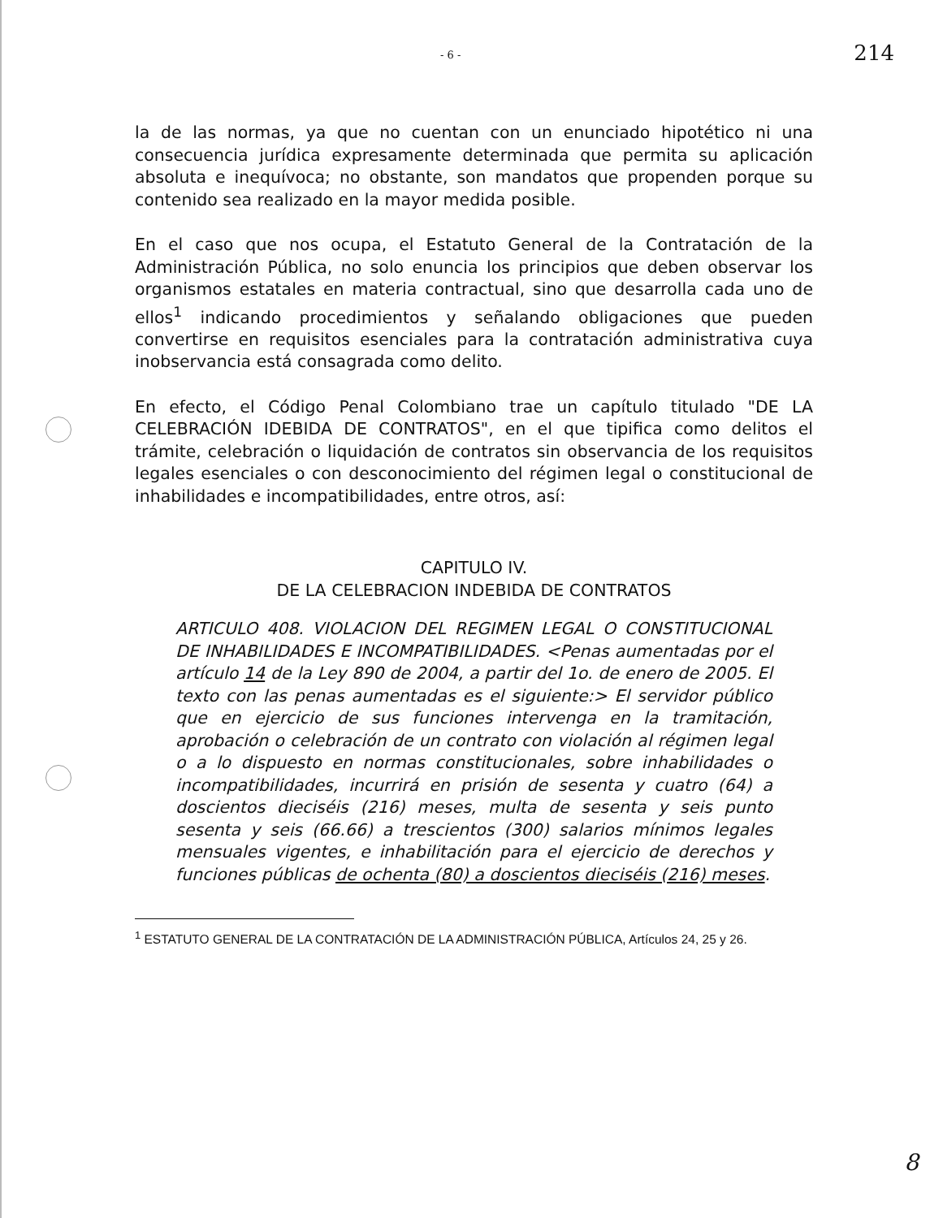- 6 - 214
la de las normas, ya que no cuentan con un enunciado hipotético ni una consecuencia jurídica expresamente determinada que permita su aplicación absoluta e inequívoca; no obstante, son mandatos que propenden porque su contenido sea realizado en la mayor medida posible.
En el caso que nos ocupa, el Estatuto General de la Contratación de la Administración Pública, no solo enuncia los principios que deben observar los organismos estatales en materia contractual, sino que desarrolla cada uno de ellos<sup>1</sup> indicando procedimientos y señalando obligaciones que pueden convertirse en requisitos esenciales para la contratación administrativa cuya inobservancia está consagrada como delito.
En efecto, el Código Penal Colombiano trae un capítulo titulado "DE LA CELEBRACIÓN IDEBIDA DE CONTRATOS", en el que tipifica como delitos el trámite, celebración o liquidación de contratos sin observancia de los requisitos legales esenciales o con desconocimiento del régimen legal o constitucional de inhabilidades e incompatibilidades, entre otros, así:
CAPITULO IV.
DE LA CELEBRACION INDEBIDA DE CONTRATOS
ARTICULO 408. VIOLACION DEL REGIMEN LEGAL O CONSTITUCIONAL DE INHABILIDADES E INCOMPATIBILIDADES. <Penas aumentadas por el artículo 14 de la Ley 890 de 2004, a partir del 1o. de enero de 2005. El texto con las penas aumentadas es el siguiente:> El servidor público que en ejercicio de sus funciones intervenga en la tramitación, aprobación o celebración de un contrato con violación al régimen legal o a lo dispuesto en normas constitucionales, sobre inhabilidades o incompatibilidades, incurrirá en prisión de sesenta y cuatro (64) a doscientos dieciséis (216) meses, multa de sesenta y seis punto sesenta y seis (66.66) a trescientos (300) salarios mínimos legales mensuales vigentes, e inhabilitación para el ejercicio de derechos y funciones públicas de ochenta (80) a doscientos dieciséis (216) meses.
<sup>1</sup> ESTATUTO GENERAL DE LA CONTRATACIÓN DE LA ADMINISTRACIÓN PÚBLICA, Artículos 24, 25 y 26.
8